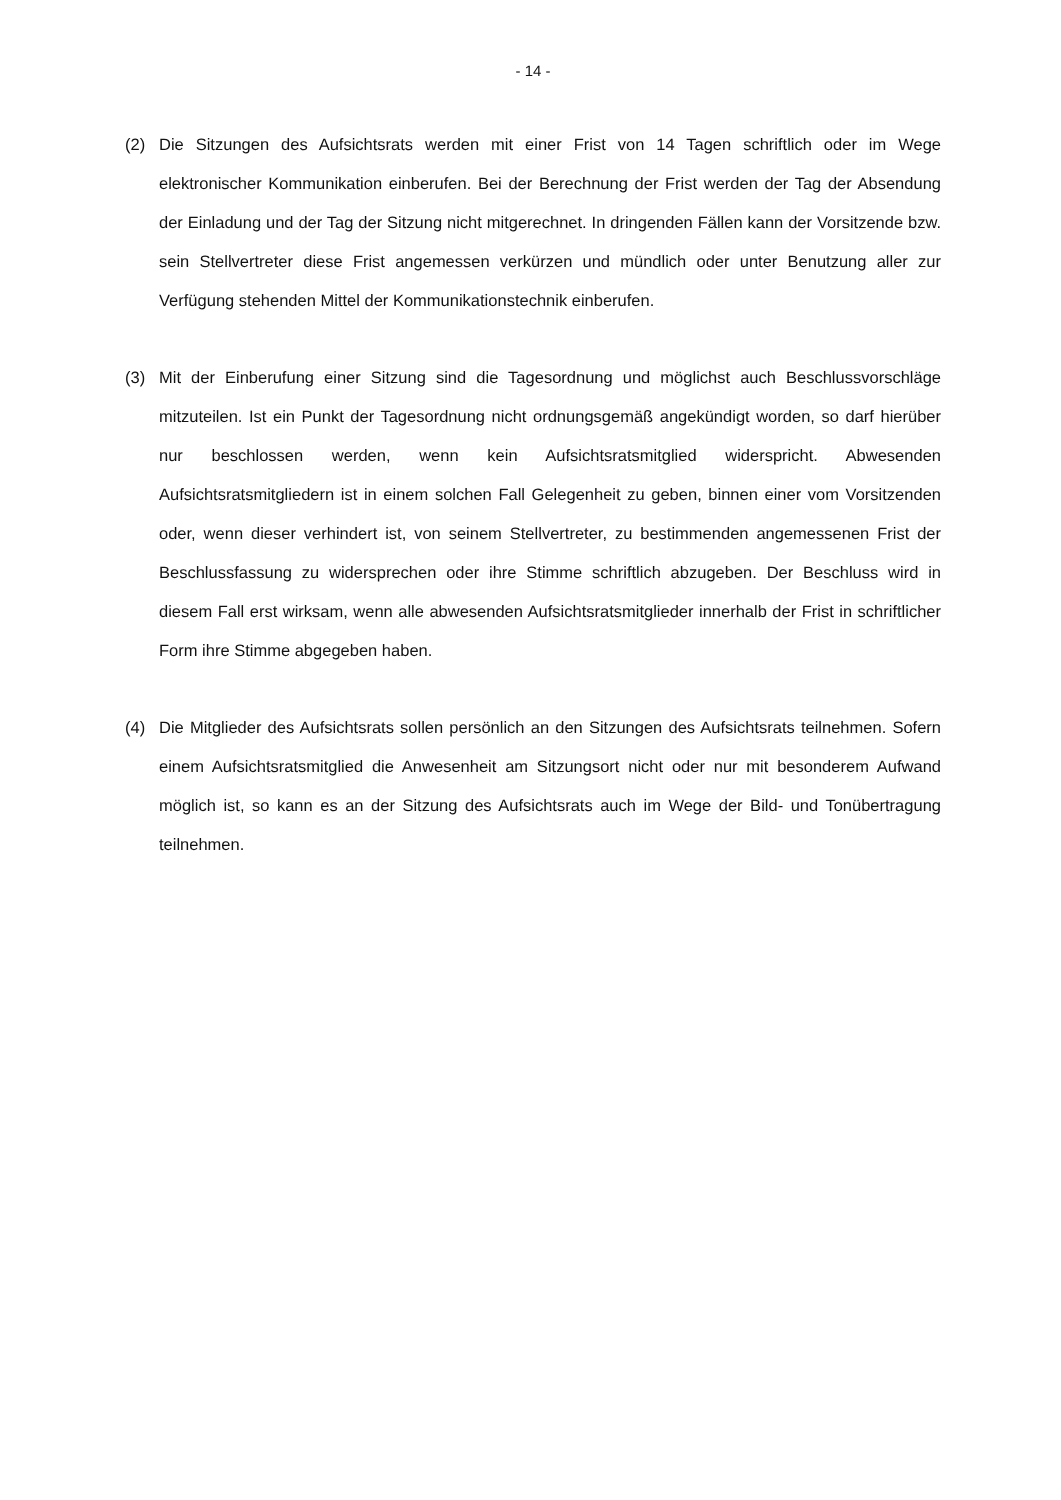- 14 -
(2) Die Sitzungen des Aufsichtsrats werden mit einer Frist von 14 Tagen schriftlich oder im Wege elektronischer Kommunikation einberufen. Bei der Berechnung der Frist werden der Tag der Absendung der Einladung und der Tag der Sitzung nicht mitgerechnet. In dringenden Fällen kann der Vorsitzende bzw. sein Stellvertreter diese Frist angemessen verkürzen und mündlich oder unter Benutzung aller zur Verfügung stehenden Mittel der Kommunikationstechnik einberufen.
(3) Mit der Einberufung einer Sitzung sind die Tagesordnung und möglichst auch Beschlussvorschläge mitzuteilen. Ist ein Punkt der Tagesordnung nicht ordnungsgemäß angekündigt worden, so darf hierüber nur beschlossen werden, wenn kein Aufsichtsratsmitglied widerspricht. Abwesenden Aufsichtsratsmitgliedern ist in einem solchen Fall Gelegenheit zu geben, binnen einer vom Vorsitzenden oder, wenn dieser verhindert ist, von seinem Stellvertreter, zu bestimmenden angemessenen Frist der Beschlussfassung zu widersprechen oder ihre Stimme schriftlich abzugeben. Der Beschluss wird in diesem Fall erst wirksam, wenn alle abwesenden Aufsichtsratsmitglieder innerhalb der Frist in schriftlicher Form ihre Stimme abgegeben haben.
(4) Die Mitglieder des Aufsichtsrats sollen persönlich an den Sitzungen des Aufsichtsrats teilnehmen. Sofern einem Aufsichtsratsmitglied die Anwesenheit am Sitzungsort nicht oder nur mit besonderem Aufwand möglich ist, so kann es an der Sitzung des Aufsichtsrats auch im Wege der Bild- und Tonübertragung teilnehmen.